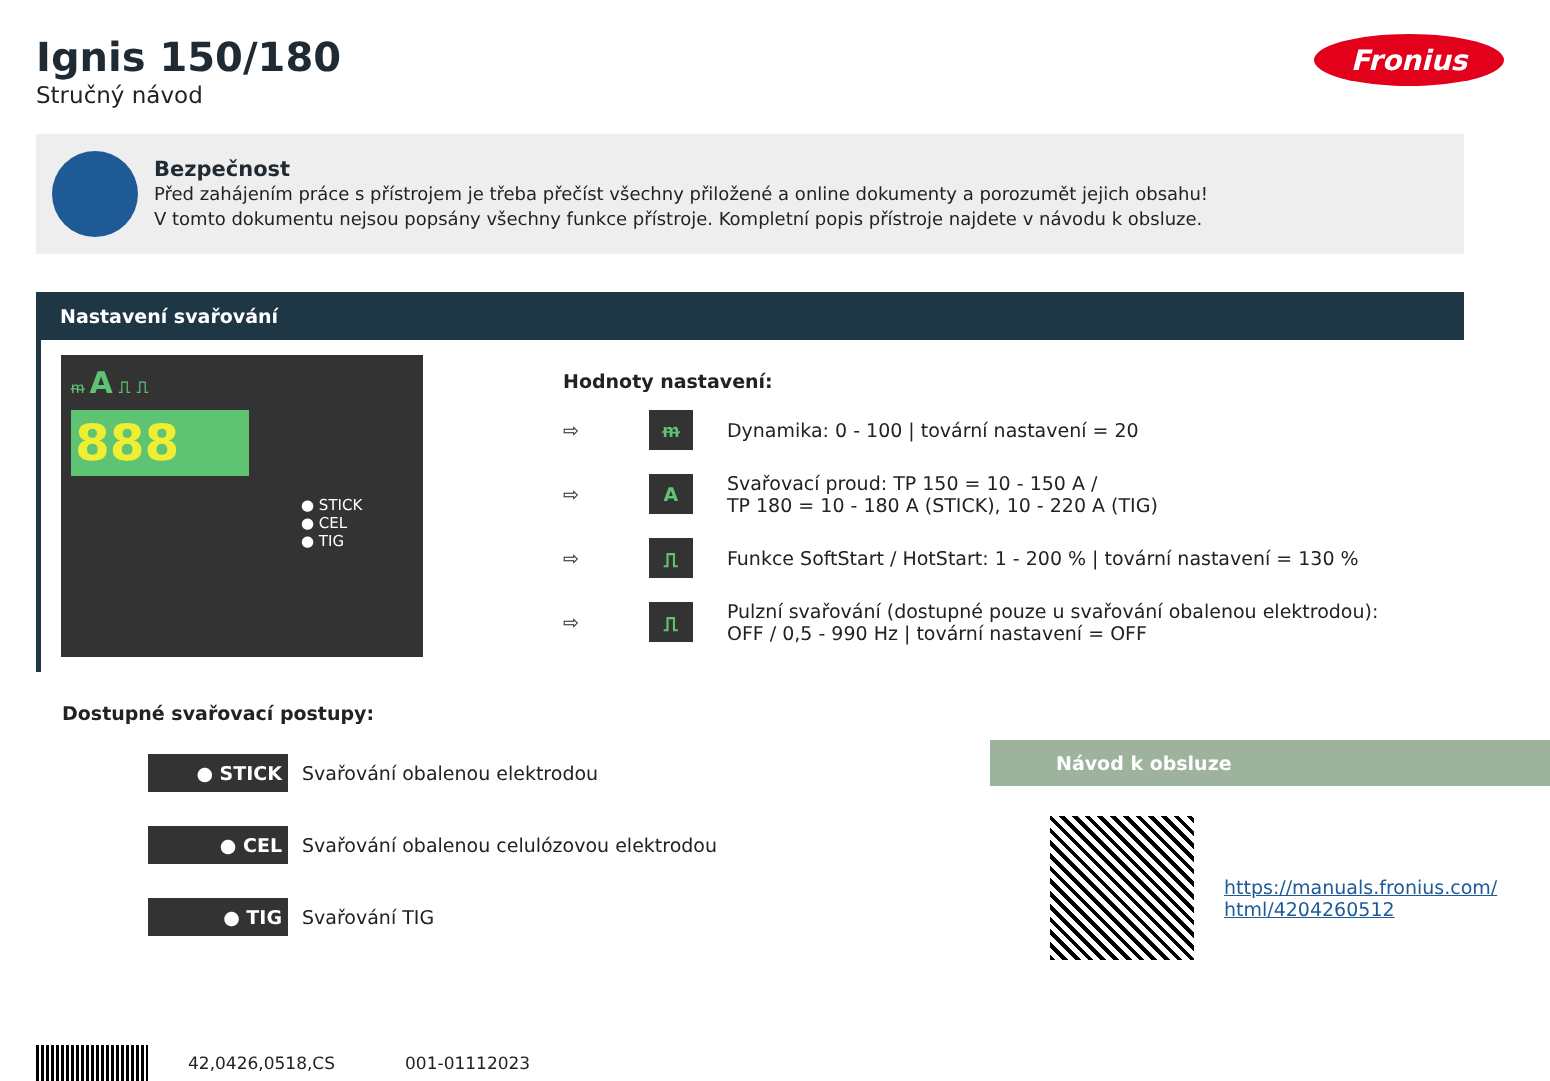Ignis 150/180
Stručný návod
Fronius
Bezpečnost
Před zahájením práce s přístrojem je třeba přečíst všechny přiložené a online dokumenty a porozumět jejich obsahu!
V tomto dokumentu nejsou popsány všechny funkce přístroje. Kompletní popis přístroje najdete v návodu k obsluze.
Nastavení svařování
ᵯ A ⎍ ⎍
888
● STICK
● CEL
● TIG
Hodnoty nastavení:
⇨
ᵯ
Dynamika: 0 - 100 | tovární nastavení = 20
⇨
A
Svařovací proud: TP 150 = 10 - 150 A /
TP 180 = 10 - 180 A (STICK), 10 - 220 A (TIG)
⇨
⎍
Funkce SoftStart / HotStart: 1 - 200 % | tovární nastavení = 130 %
⇨
⎍
Pulzní svařování (dostupné pouze u svařování obalenou elektrodou):
OFF / 0,5 - 990 Hz | tovární nastavení = OFF
Dostupné svařovací postupy:
● STICK Svařování obalenou elektrodou
● CEL Svařování obalenou celulózovou elektrodou
● TIG Svařování TIG
Návod k obsluze
https://manuals.fronius.com/
html/4204260512
42,0426,0518,CS 001-01112023